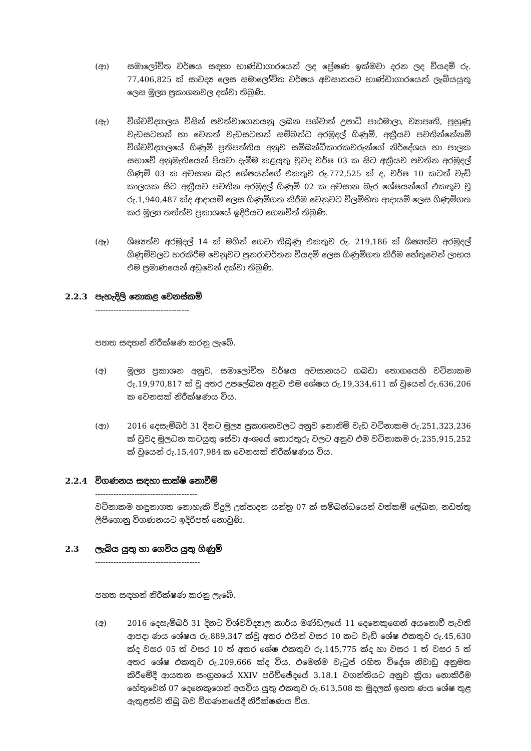(ආ) සමාලෝචිත වර්ෂය සඳහා භාණ්ඩාගාරයෙන් ලද ප්‍රේෂණ ඉක්මවා දරන ලද වියදම් රු. 77,406,825 ක් සාවද්‍ය ලෙස සමාලෝචිත වර්ෂය අවසානයට භාණ්ඩාගාරයෙන් ලැබියයුතු ලෙස මූල්‍ය ප්‍රකාශනවල දක්වා තිබුණි.
(ඇ) විශ්වවිද්‍යාලය විසින් පවත්වාගෙනයනු ලබන පශ්චාත් උපාධි පාඨමාලා, ව්‍යාපෘති, පුහුණු වැඩසටහන් හා වෙනත් වැඩසටහන් සම්බන්ධ අරමුදල් ගිණුම්, අක්‍රීයව පවතින්නේනම් විශ්වවිද්‍යාලයේ ගිණුම් ප්‍රතිපත්තිය අනුව සම්බන්ධීකාරකවරුන්ගේ නිර්දේශය හා පාලක සභාවේ අනුමැතියෙන් පියවා දැමීම කළයුතු වුවද වර්ෂ 03 ක සිට අක්‍රීයව පවතින අරමුදල් ගිණුම් 03 ක අවසාන බැර ශේෂයන්ගේ එකතුව රු.772,525 ක් ද, වර්ෂ 10 කටත් වැඩි කාලයක සිට අක්‍රීයව පවතින අරමුදල් ගිණුම් 02 ක අවසාන බැර ශේෂයන්ගේ එකතුව වූ රු.1,940,487 ක්ද ආදායම් ලෙස ගිණුම්ගත කිරීම වෙනුවට විලම්භිත ආදායම් ලෙස ගිණුම්ගත කර මූල්‍ය තත්ත්ව ප්‍රකාශයේ ඉදිරියට ගෙනවිත් තිබුණි.
(ඈ) ශිෂ්‍යත්ව අරමුදල් 14 ක් මගින් ගෙවා තිබුණු එකතුව රු. 219,186 ක් ශිෂ්‍යත්ව අරමුදල් ගිණුම්වලට හරකිරීම වෙනුවට පුනරාවර්තන වියදම් ලෙස ගිණුම්ගත කිරීම හේතුවෙන් ලාභය එම ප්‍රමාණයෙන් අඩුවෙන් දක්වා තිබුණි.
2.2.3 පැහැදිලි නොකළ වෙනස්කම්
------------------------------------
පහත සඳහන් නිරීක්ෂණ කරනු ලැබේ.
(අ) මූල්‍ය ප්‍රකාශන අනුව, සමාලෝචිත වර්ෂය අවසානයට ගබඩා තොගයෙහි වටිනාකම රු.19,970,817 ක් වූ අතර උපලේඛන අනුව එම ශේෂය රු.19,334,611 ක් වූයෙන් රු.636,206 ක වෙනසක් නිරීක්ෂණය විය.
(ආ) 2016 දෙසැම්බර් 31 දිනට මූල්‍ය ප්‍රකාශනවලට අනුව නොනිමි වැඩ වටිනාකම රු.251,323,236 ක් වුවද මූලධන කටයුතු සේවා අංශයේ තොරතුරු වලට අනුව එම වටිනාකම රු.235,915,252 ක් වූයෙන් රු.15,407,984 ක වෙනසක් නිරීක්ෂණය විය.
2.2.4 විගණනය සඳහා සාක්ෂි නොවීම්
---------------------------------------
වටිනාකම හඳුනාගත නොහැකි විදුලි උත්පාදන යන්ත්‍ර 07 ක් සම්බන්ධයෙන් වත්කම් ලේඛන, නඩත්තු ලිපිගොනු විගණනයට ඉදිරිපත් නොවුණි.
2.3 ලැබිය යුතු හා ගෙවිය යුතු ගිණුම්
----------------------------------------
පහත සඳහන් නිරීක්ෂණ කරනු ලැබේ.
(අ) 2016 දෙසැම්බර් 31 දිනට විශ්වවිද්‍යාල කාර්ය මණ්ඩලයේ 11 දෙනෙකුගෙන් අයනොවී පැවති ආපදා ණය ශේෂය රු.889,347 ක්වූ අතර එයින් වසර 10 කට වැඩි ශේෂ එකතුව රු.45,630 ක්ද වසර 05 ත් වසර 10 ත් අතර ශේෂ එකතුව රු.145,775 ක්ද හා වසර 1 ත් වසර 5 ත් අතර ශේෂ එකතුව රු.209,666 ක්ද විය. එමෙන්ම වැටුප් රහිත විදේශ නිවාඩු අනුමත කිරීමේදී ආයතන සංග්‍රහයේ XXIV පරිච්ඡේදයේ 3.18.1 වගන්තියට අනුව ක්‍රියා නොකිරීම හේතුවෙන් 07 දෙනෙකුගෙන් අයවිය යුතු එකතුව රු.613,508 ක මුදලක් ඉහත ණය ශේෂ තුළ ඇතුළත්ව තිබූ බව විගණනයේදී නිරීක්ෂණය විය.